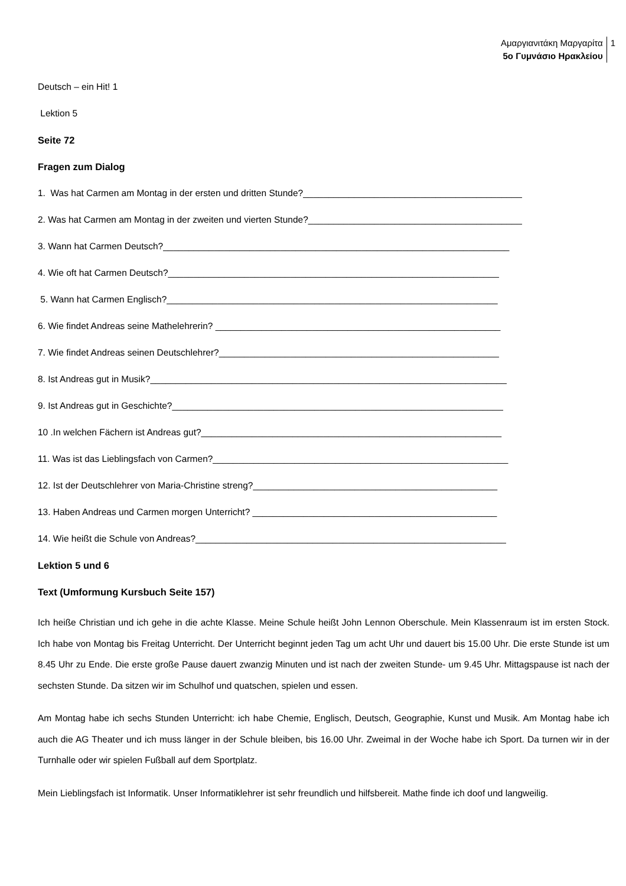Αμαργιανιτάκη Μαργαρίτα
5ο Γυμνάσιο Ηρακλείου
1
Deutsch – ein Hit! 1
Lektion 5
Seite 72
Fragen zum Dialog
1. Was hat Carmen am Montag in der ersten und dritten Stunde?___________________________________________
2. Was hat Carmen am Montag in der zweiten und vierten Stunde?__________________________________________
3. Wann hat Carmen Deutsch?____________________________________________________________________
4. Wie oft hat Carmen Deutsch?_________________________________________________________________
5. Wann hat Carmen Englisch?_________________________________________________________________
6. Wie findet Andreas seine Mathelehrerin? ________________________________________________________
7. Wie findet Andreas seinen Deutschlehrer?_______________________________________________________
8. Ist Andreas gut in Musik?______________________________________________________________________
9. Ist Andreas gut in Geschichte?_________________________________________________________________
10 .In welchen Fächern ist Andreas gut?___________________________________________________________
11. Was ist das Lieblingsfach von Carmen?__________________________________________________________
12. Ist der Deutschlehrer von Maria-Christine streng?________________________________________________
13. Haben Andreas und Carmen morgen Unterricht? ________________________________________________
14. Wie heißt die Schule von Andreas?_____________________________________________________________
Lektion 5 und 6
Text (Umformung Kursbuch Seite 157)
Ich heiße Christian und ich gehe in die achte Klasse. Meine Schule heißt John Lennon Oberschule. Mein Klassenraum ist im ersten Stock. Ich habe von Montag bis Freitag Unterricht. Der Unterricht beginnt jeden Tag um acht Uhr und dauert bis 15.00 Uhr. Die erste Stunde ist um 8.45 Uhr zu Ende. Die erste große Pause dauert zwanzig Minuten und ist nach der zweiten Stunde- um 9.45 Uhr. Mittagspause ist nach der sechsten Stunde. Da sitzen wir im Schulhof und quatschen, spielen und essen.
Am Montag habe ich sechs Stunden Unterricht: ich habe Chemie, Englisch, Deutsch, Geographie, Kunst und Musik. Am Montag habe ich auch die AG Theater und ich muss länger in der Schule bleiben, bis 16.00 Uhr. Zweimal in der Woche habe ich Sport. Da turnen wir in der Turnhalle oder wir spielen Fußball auf dem Sportplatz.
Mein Lieblingsfach ist Informatik. Unser Informatiklehrer ist sehr freundlich und hilfsbereit. Mathe finde ich doof und langweilig.